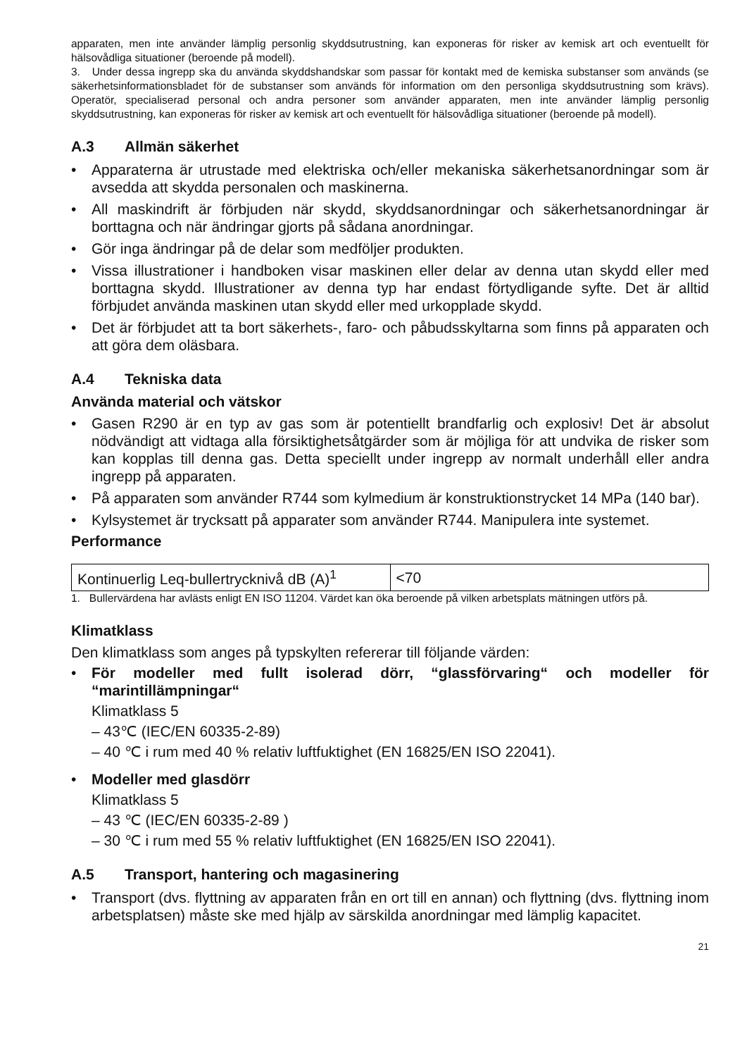apparaten, men inte använder lämplig personlig skyddsutrustning, kan exponeras för risker av kemisk art och eventuellt för hälsovådliga situationer (beroende på modell).
3. Under dessa ingrepp ska du använda skyddshandskar som passar för kontakt med de kemiska substanser som används (se säkerhetsinformationsbladet för de substanser som används för information om den personliga skyddsutrustning som krävs). Operatör, specialiserad personal och andra personer som använder apparaten, men inte använder lämplig personlig skyddsutrustning, kan exponeras för risker av kemisk art och eventuellt för hälsovådliga situationer (beroende på modell).
A.3 Allmän säkerhet
• Apparaterna är utrustade med elektriska och/eller mekaniska säkerhetsanordningar som är avsedda att skydda personalen och maskinerna.
• All maskindrift är förbjuden när skydd, skyddsanordningar och säkerhetsanordningar är borttagna och när ändringar gjorts på sådana anordningar.
• Gör inga ändringar på de delar som medföljer produkten.
• Vissa illustrationer i handboken visar maskinen eller delar av denna utan skydd eller med borttagna skydd. Illustrationer av denna typ har endast förtydligande syfte. Det är alltid förbjudet använda maskinen utan skydd eller med urkopplade skydd.
• Det är förbjudet att ta bort säkerhets-, faro- och påbudsskyltarna som finns på apparaten och att göra dem oläsbara.
A.4 Tekniska data
Använda material och vätskor
• Gasen R290 är en typ av gas som är potentiellt brandfarlig och explosiv! Det är absolut nödvändigt att vidtaga alla försiktighetsåtgärder som är möjliga för att undvika de risker som kan kopplas till denna gas. Detta speciellt under ingrepp av normalt underhåll eller andra ingrepp på apparaten.
• På apparaten som använder R744 som kylmedium är konstruktionstrycket 14 MPa (140 bar).
• Kylsystemet är trycksatt på apparater som använder R744. Manipulera inte systemet.
Performance
| Kontinuerlig Leq-bullertrycknivå dB (A)<sup>1</sup> | <70 |
1. Bullervärdena har avlästs enligt EN ISO 11204. Värdet kan öka beroende på vilken arbetsplats mätningen utförs på.
Klimatklass
Den klimatklass som anges på typskylten refererar till följande värden:
• För modeller med fullt isolerad dörr, “glassförvaring“ och modeller för “marintillämpningar“
Klimatklass 5
– 43℃ (IEC/EN 60335-2-89)
– 40 ℃ i rum med 40 % relativ luftfuktighet (EN 16825/EN ISO 22041).
• Modeller med glasdörr
Klimatklass 5
– 43 ℃ (IEC/EN 60335-2-89 )
– 30 ℃ i rum med 55 % relativ luftfuktighet (EN 16825/EN ISO 22041).
A.5 Transport, hantering och magasinering
• Transport (dvs. flyttning av apparaten från en ort till en annan) och flyttning (dvs. flyttning inom arbetsplatsen) måste ske med hjälp av särskilda anordningar med lämplig kapacitet.
21